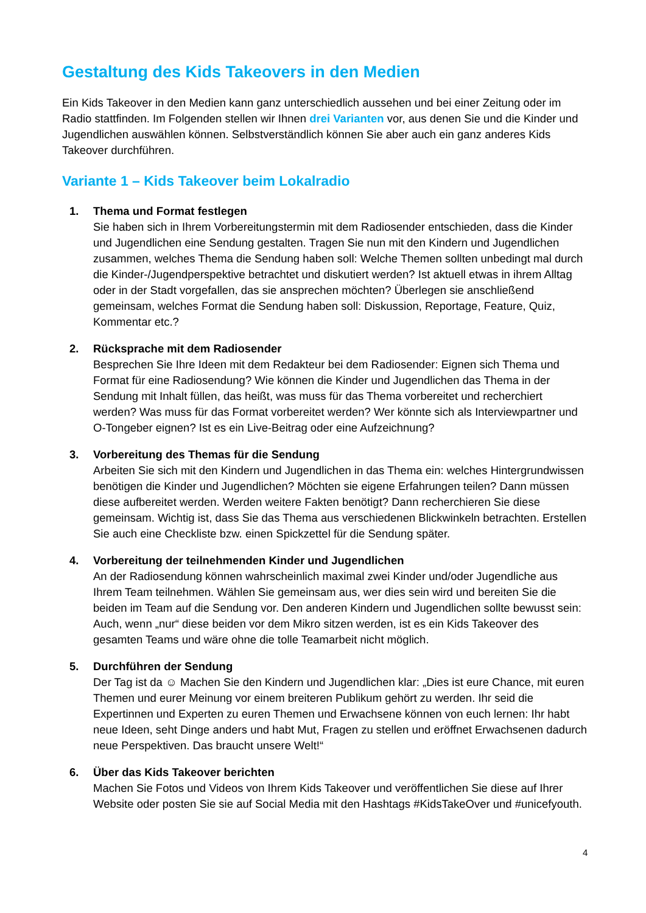Gestaltung des Kids Takeovers in den Medien
Ein Kids Takeover in den Medien kann ganz unterschiedlich aussehen und bei einer Zeitung oder im Radio stattfinden. Im Folgenden stellen wir Ihnen drei Varianten vor, aus denen Sie und die Kinder und Jugendlichen auswählen können. Selbstverständlich können Sie aber auch ein ganz anderes Kids Takeover durchführen.
Variante 1 – Kids Takeover beim Lokalradio
1. Thema und Format festlegen
Sie haben sich in Ihrem Vorbereitungstermin mit dem Radiosender entschieden, dass die Kinder und Jugendlichen eine Sendung gestalten. Tragen Sie nun mit den Kindern und Jugendlichen zusammen, welches Thema die Sendung haben soll: Welche Themen sollten unbedingt mal durch die Kinder-/Jugendperspektive betrachtet und diskutiert werden? Ist aktuell etwas in ihrem Alltag oder in der Stadt vorgefallen, das sie ansprechen möchten? Überlegen sie anschließend gemeinsam, welches Format die Sendung haben soll: Diskussion, Reportage, Feature, Quiz, Kommentar etc.?
2. Rücksprache mit dem Radiosender
Besprechen Sie Ihre Ideen mit dem Redakteur bei dem Radiosender: Eignen sich Thema und Format für eine Radiosendung? Wie können die Kinder und Jugendlichen das Thema in der Sendung mit Inhalt füllen, das heißt, was muss für das Thema vorbereitet und recherchiert werden? Was muss für das Format vorbereitet werden? Wer könnte sich als Interviewpartner und O-Tongeber eignen? Ist es ein Live-Beitrag oder eine Aufzeichnung?
3. Vorbereitung des Themas für die Sendung
Arbeiten Sie sich mit den Kindern und Jugendlichen in das Thema ein: welches Hintergrundwissen benötigen die Kinder und Jugendlichen? Möchten sie eigene Erfahrungen teilen? Dann müssen diese aufbereitet werden. Werden weitere Fakten benötigt? Dann recherchieren Sie diese gemeinsam. Wichtig ist, dass Sie das Thema aus verschiedenen Blickwinkeln betrachten. Erstellen Sie auch eine Checkliste bzw. einen Spickzettel für die Sendung später.
4. Vorbereitung der teilnehmenden Kinder und Jugendlichen
An der Radiosendung können wahrscheinlich maximal zwei Kinder und/oder Jugendliche aus Ihrem Team teilnehmen. Wählen Sie gemeinsam aus, wer dies sein wird und bereiten Sie die beiden im Team auf die Sendung vor. Den anderen Kindern und Jugendlichen sollte bewusst sein: Auch, wenn „nur“ diese beiden vor dem Mikro sitzen werden, ist es ein Kids Takeover des gesamten Teams und wäre ohne die tolle Teamarbeit nicht möglich.
5. Durchführen der Sendung
Der Tag ist da ☺ Machen Sie den Kindern und Jugendlichen klar: „Dies ist eure Chance, mit euren Themen und eurer Meinung vor einem breiteren Publikum gehört zu werden. Ihr seid die Expertinnen und Experten zu euren Themen und Erwachsene können von euch lernen: Ihr habt neue Ideen, seht Dinge anders und habt Mut, Fragen zu stellen und eröffnet Erwachsenen dadurch neue Perspektiven. Das braucht unsere Welt!“
6. Über das Kids Takeover berichten
Machen Sie Fotos und Videos von Ihrem Kids Takeover und veröffentlichen Sie diese auf Ihrer Website oder posten Sie sie auf Social Media mit den Hashtags #KidsTakeOver und #unicefyouth.
4